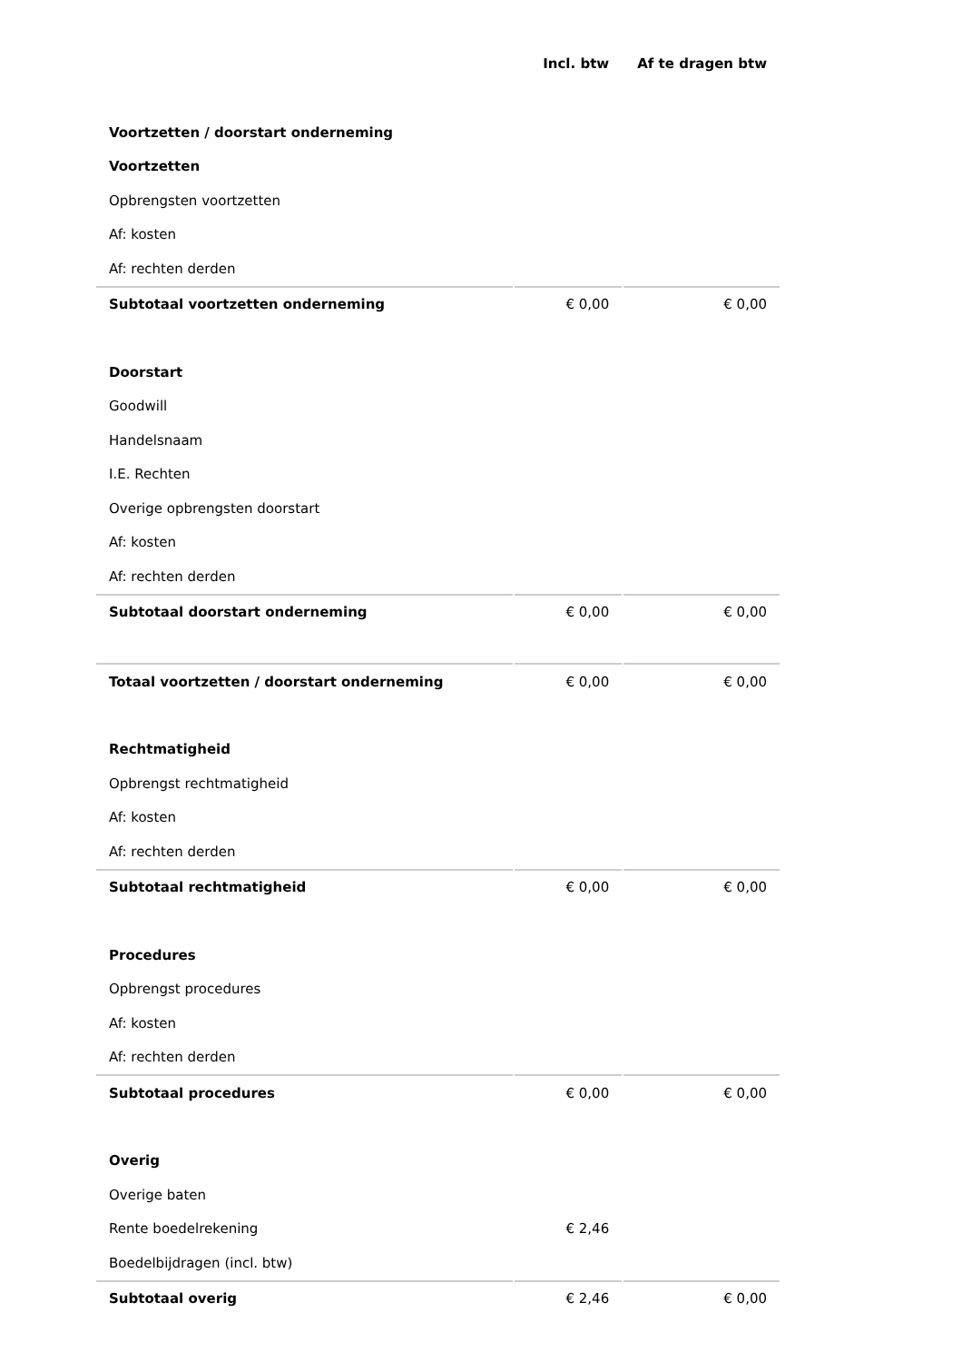| | Incl. btw | Af te dragen btw |
| --- | --- | --- |
| Voortzetten / doorstart onderneming | | |
| Voortzetten | | |
| Opbrengsten voortzetten | | |
| Af: kosten | | |
| Af: rechten derden | | |
| Subtotaal voortzetten onderneming | € 0,00 | € 0,00 |
| Doorstart | | |
| Goodwill | | |
| Handelsnaam | | |
| I.E. Rechten | | |
| Overige opbrengsten doorstart | | |
| Af: kosten | | |
| Af: rechten derden | | |
| Subtotaal doorstart onderneming | € 0,00 | € 0,00 |
| Totaal voortzetten / doorstart onderneming | € 0,00 | € 0,00 |
| Rechtmatigheid | | |
| Opbrengst rechtmatigheid | | |
| Af: kosten | | |
| Af: rechten derden | | |
| Subtotaal rechtmatigheid | € 0,00 | € 0,00 |
| Procedures | | |
| Opbrengst procedures | | |
| Af: kosten | | |
| Af: rechten derden | | |
| Subtotaal procedures | € 0,00 | € 0,00 |
| Overig | | |
| Overige baten | | |
| Rente boedelrekening | € 2,46 | |
| Boedelbijdragen (incl. btw) | | |
| Subtotaal overig | € 2,46 | € 0,00 |